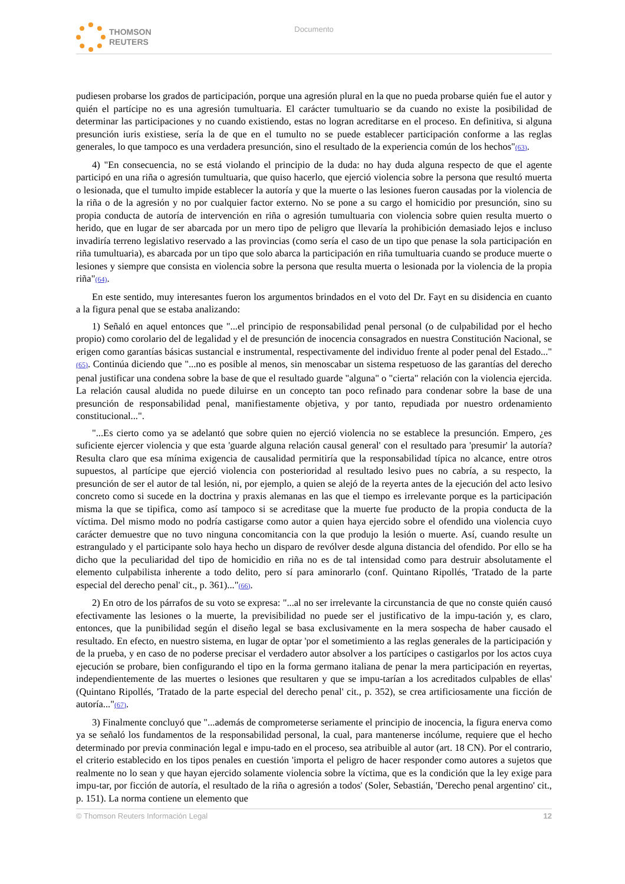THOMSON
REUTERS
Documento
pudiesen probarse los grados de participación, porque una agresión plural en la que no pueda probarse quién fue el autor y quién el partícipe no es una agresión tumultuaria. El carácter tumultuario se da cuando no existe la posibilidad de determinar las participaciones y no cuando existiendo, estas no logran acreditarse en el proceso. En definitiva, si alguna presunción iuris existiese, sería la de que en el tumulto no se puede establecer participación conforme a las reglas generales, lo que tampoco es una verdadera presunción, sino el resultado de la experiencia común de los hechos"(63).
4) "En consecuencia, no se está violando el principio de la duda: no hay duda alguna respecto de que el agente participó en una riña o agresión tumultuaria, que quiso hacerlo, que ejerció violencia sobre la persona que resultó muerta o lesionada, que el tumulto impide establecer la autoría y que la muerte o las lesiones fueron causadas por la violencia de la riña o de la agresión y no por cualquier factor externo. No se pone a su cargo el homicidio por presunción, sino su propia conducta de autoría de intervención en riña o agresión tumultuaria con violencia sobre quien resulta muerto o herido, que en lugar de ser abarcada por un mero tipo de peligro que llevaría la prohibición demasiado lejos e incluso invadiría terreno legislativo reservado a las provincias (como sería el caso de un tipo que penase la sola participación en riña tumultuaria), es abarcada por un tipo que solo abarca la participación en riña tumultuaria cuando se produce muerte o lesiones y siempre que consista en violencia sobre la persona que resulta muerta o lesionada por la violencia de la propia riña"(64).
En este sentido, muy interesantes fueron los argumentos brindados en el voto del Dr. Fayt en su disidencia en cuanto a la figura penal que se estaba analizando:
1) Señaló en aquel entonces que "...el principio de responsabilidad penal personal (o de culpabilidad por el hecho propio) como corolario del de legalidad y el de presunción de inocencia consagrados en nuestra Constitución Nacional, se erigen como garantías básicas sustancial e instrumental, respectivamente del individuo frente al poder penal del Estado..."(65). Continúa diciendo que "...no es posible al menos, sin menoscabar un sistema respetuoso de las garantías del derecho penal justificar una condena sobre la base de que el resultado guarde "alguna" o "cierta" relación con la violencia ejercida. La relación causal aludida no puede diluirse en un concepto tan poco refinado para condenar sobre la base de una presunción de responsabilidad penal, manifiestamente objetiva, y por tanto, repudiada por nuestro ordenamiento constitucional...".
"...Es cierto como ya se adelantó que sobre quien no ejerció violencia no se establece la presunción. Empero, ¿es suficiente ejercer violencia y que esta 'guarde alguna relación causal general' con el resultado para 'presumir' la autoría? Resulta claro que esa mínima exigencia de causalidad permitiría que la responsabilidad típica no alcance, entre otros supuestos, al partícipe que ejerció violencia con posterioridad al resultado lesivo pues no cabría, a su respecto, la presunción de ser el autor de tal lesión, ni, por ejemplo, a quien se alejó de la reyerta antes de la ejecución del acto lesivo concreto como si sucede en la doctrina y praxis alemanas en las que el tiempo es irrelevante porque es la participación misma la que se tipifica, como así tampoco si se acreditase que la muerte fue producto de la propia conducta de la víctima. Del mismo modo no podría castigarse como autor a quien haya ejercido sobre el ofendido una violencia cuyo carácter demuestre que no tuvo ninguna concomitancia con la que produjo la lesión o muerte. Así, cuando resulte un estrangulado y el participante solo haya hecho un disparo de revólver desde alguna distancia del ofendido. Por ello se ha dicho que la peculiaridad del tipo de homicidio en riña no es de tal intensidad como para destruir absolutamente el elemento culpabilista inherente a todo delito, pero sí para aminorarlo (conf. Quintano Ripollés, 'Tratado de la parte especial del derecho penal' cit., p. 361)..."(66).
2) En otro de los párrafos de su voto se expresa: "...al no ser irrelevante la circunstancia de que no conste quién causó efectivamente las lesiones o la muerte, la previsibilidad no puede ser el justificativo de la impu-tación y, es claro, entonces, que la punibilidad según el diseño legal se basa exclusivamente en la mera sospecha de haber causado el resultado. En efecto, en nuestro sistema, en lugar de optar 'por el sometimiento a las reglas generales de la participación y de la prueba, y en caso de no poderse precisar el verdadero autor absolver a los partícipes o castigarlos por los actos cuya ejecución se probare, bien configurando el tipo en la forma germano italiana de penar la mera participación en reyertas, independientemente de las muertes o lesiones que resultaren y que se impu-tarían a los acreditados culpables de ellas' (Quintano Ripollés, 'Tratado de la parte especial del derecho penal' cit., p. 352), se crea artificiosamente una ficción de autoría..."(67).
3) Finalmente concluyó que "...además de comprometerse seriamente el principio de inocencia, la figura enerva como ya se señaló los fundamentos de la responsabilidad personal, la cual, para mantenerse incólume, requiere que el hecho determinado por previa conminación legal e impu-tado en el proceso, sea atribuible al autor (art. 18 CN). Por el contrario, el criterio establecido en los tipos penales en cuestión 'importa el peligro de hacer responder como autores a sujetos que realmente no lo sean y que hayan ejercido solamente violencia sobre la víctima, que es la condición que la ley exige para impu-tar, por ficción de autoría, el resultado de la riña o agresión a todos' (Soler, Sebastián, 'Derecho penal argentino' cit., p. 151). La norma contiene un elemento que
© Thomson Reuters Información Legal 12